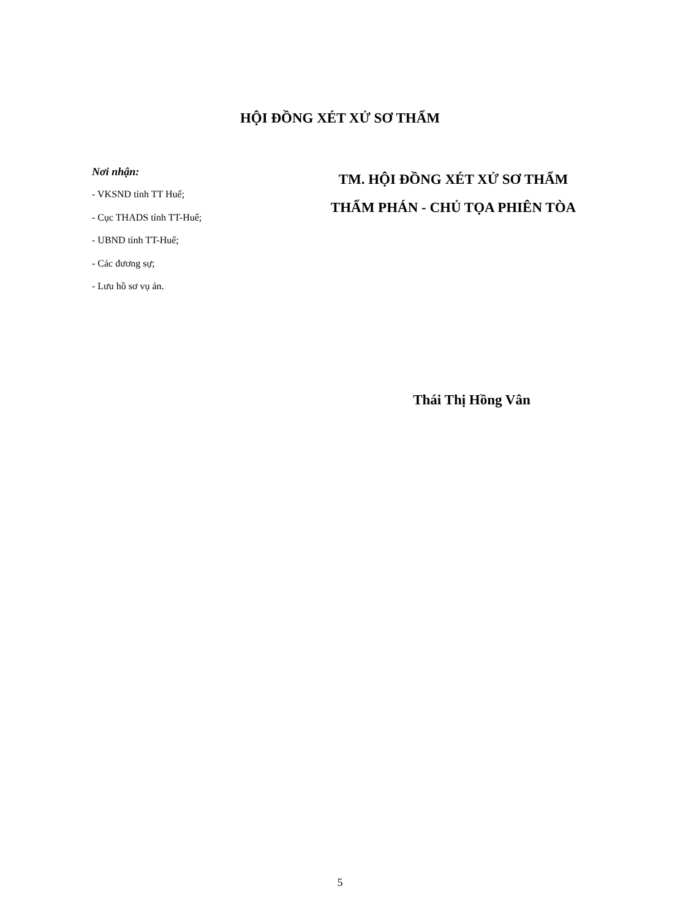HỘI ĐỒNG XÉT XỬ SƠ THẨM
Nơi nhận:
- VKSND tỉnh TT Huế;
- Cục THADS tỉnh TT-Huế;
- UBND tỉnh TT-Huế;
- Các đương sự;
- Lưu hồ sơ vụ án.
TM. HỘI ĐỒNG XÉT XỬ SƠ THẨM
THẨM PHÁN - CHỦ TỌA PHIÊN TÒA
Thái Thị Hồng Vân
5